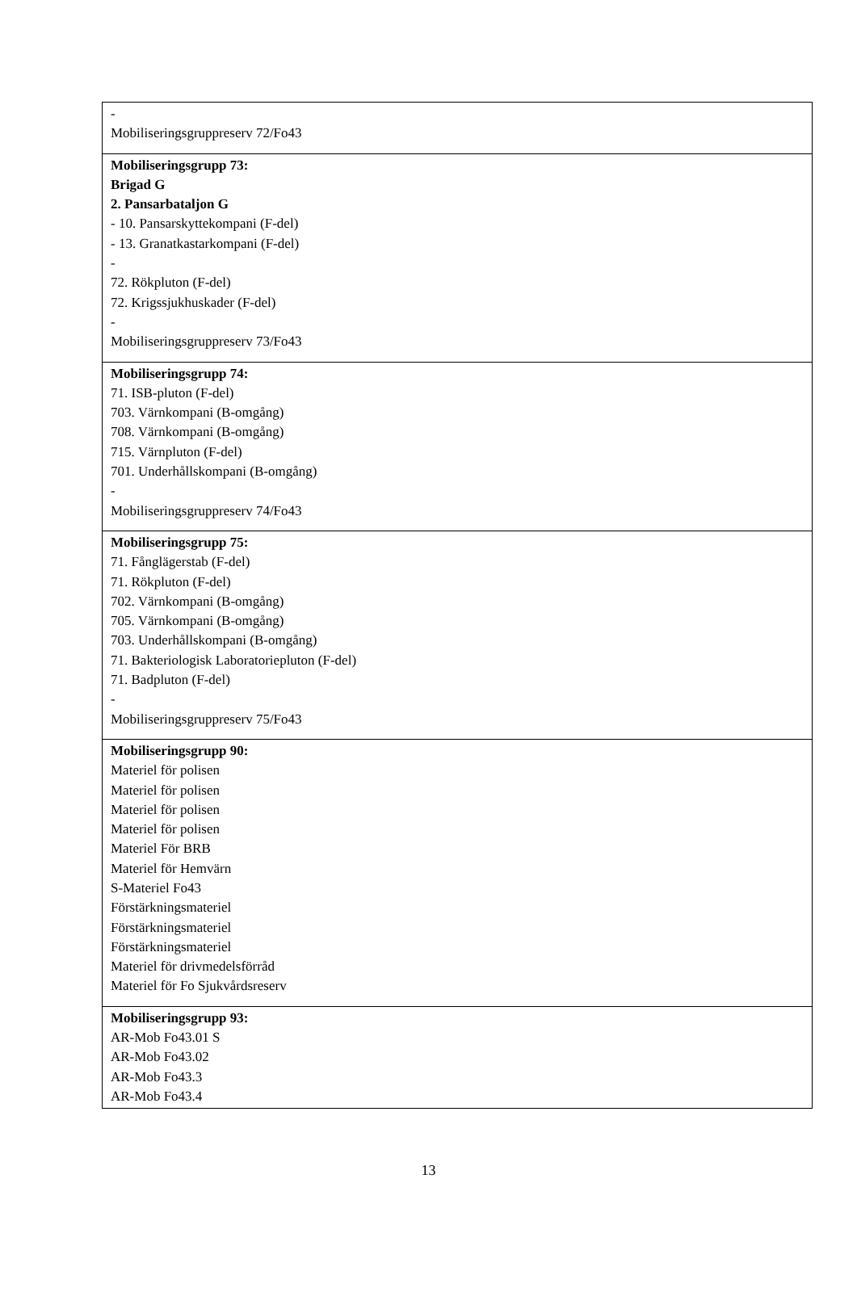| - Mobiliseringsgruppreserv 72/Fo43 |
| Mobiliseringsgrupp 73: Brigad G 2. Pansarbataljon G - 10. Pansarskyttekompani (F-del) - 13. Granatkastarkompani (F-del) - 72. Rökpluton (F-del) 72. Krigssjukhuskader (F-del) - Mobiliseringsgruppreserv 73/Fo43 |
| Mobiliseringsgrupp 74: 71. ISB-pluton (F-del) 703. Värnkompani (B-omgång) 708. Värnkompani (B-omgång) 715. Värnpluton (F-del) 701. Underhållskompani (B-omgång) - Mobiliseringsgruppreserv 74/Fo43 |
| Mobiliseringsgrupp 75: 71. Fånglägerstab (F-del) 71. Rökpluton (F-del) 702. Värnkompani (B-omgång) 705. Värnkompani (B-omgång) 703. Underhållskompani (B-omgång) 71. Bakteriologisk Laboratoriepluton (F-del) 71. Badpluton (F-del) - Mobiliseringsgruppreserv 75/Fo43 |
| Mobiliseringsgrupp 90: Materiel för polisen Materiel för polisen Materiel för polisen Materiel för polisen Materiel För BRB Materiel för Hemvärn S-Materiel Fo43 Förstärkningsmateriel Förstärkningsmateriel Förstärkningsmateriel Materiel för drivmedelsförråd Materiel för Fo Sjukvårdsreserv |
| Mobiliseringsgrupp 93: AR-Mob Fo43.01 S AR-Mob Fo43.02 AR-Mob Fo43.3 AR-Mob Fo43.4 |
13